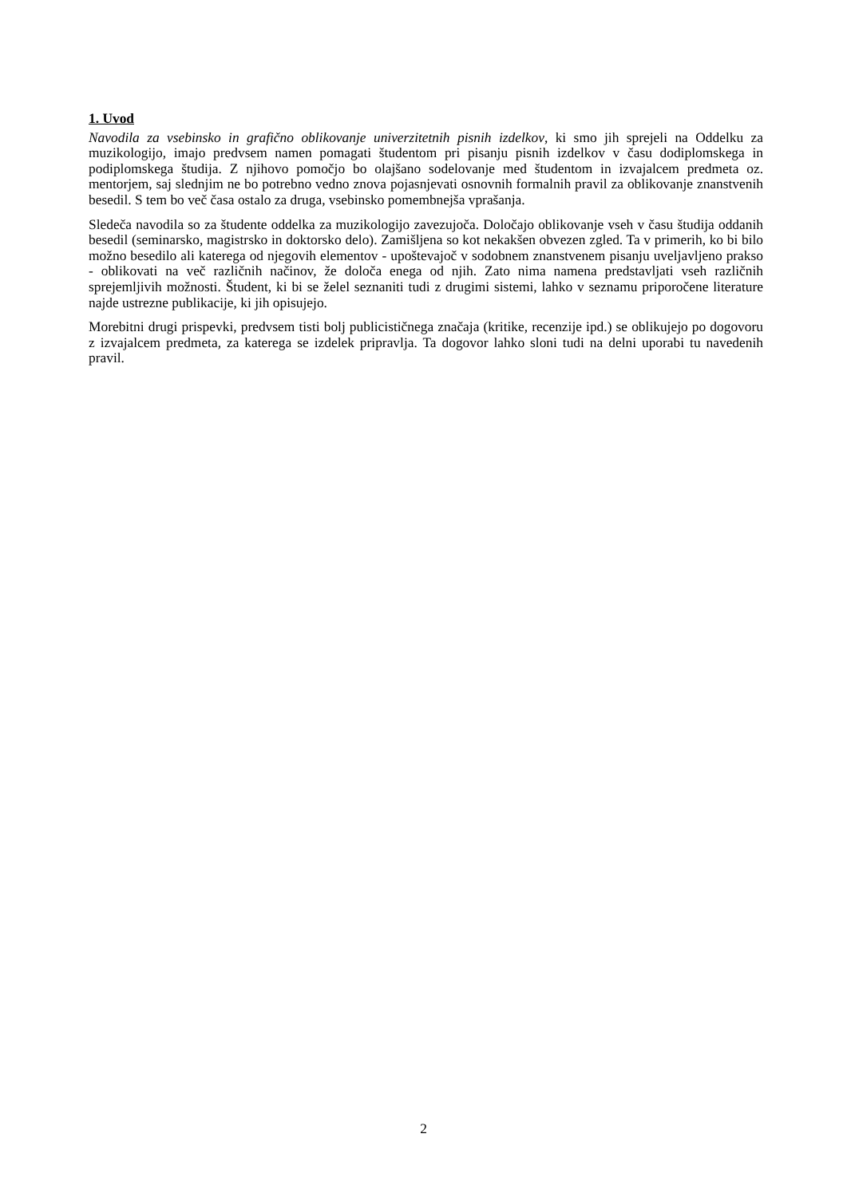1. Uvod
Navodila za vsebinsko in grafično oblikovanje univerzitetnih pisnih izdelkov, ki smo jih sprejeli na Oddelku za muzikologijo, imajo predvsem namen pomagati študentom pri pisanju pisnih izdelkov v času dodiplomskega in podiplomskega študija. Z njihovo pomočjo bo olajšano sodelovanje med študentom in izvajalcem predmeta oz. mentorjem, saj slednjim ne bo potrebno vedno znova pojasnjevati osnovnih formalnih pravil za oblikovanje znanstvenih besedil. S tem bo več časa ostalo za druga, vsebinsko pomembnejša vprašanja.
Sledeča navodila so za študente oddelka za muzikologijo zavezujoča. Določajo oblikovanje vseh v času študija oddanih besedil (seminarsko, magistrsko in doktorsko delo). Zamišljena so kot nekakšen obvezen zgled. Ta v primerih, ko bi bilo možno besedilo ali katerega od njegovih elementov - upoštevajoč v sodobnem znanstvenem pisanju uveljavljeno prakso - oblikovati na več različnih načinov, že določa enega od njih. Zato nima namena predstavljati vseh različnih sprejemljivih možnosti. Študent, ki bi se želel seznaniti tudi z drugimi sistemi, lahko v seznamu priporočene literature najde ustrezne publikacije, ki jih opisujejo.
Morebitni drugi prispevki, predvsem tisti bolj publicističnega značaja (kritike, recenzije ipd.) se oblikujejo po dogovoru z izvajalcem predmeta, za katerega se izdelek pripravlja. Ta dogovor lahko sloni tudi na delni uporabi tu navedenih pravil.
2